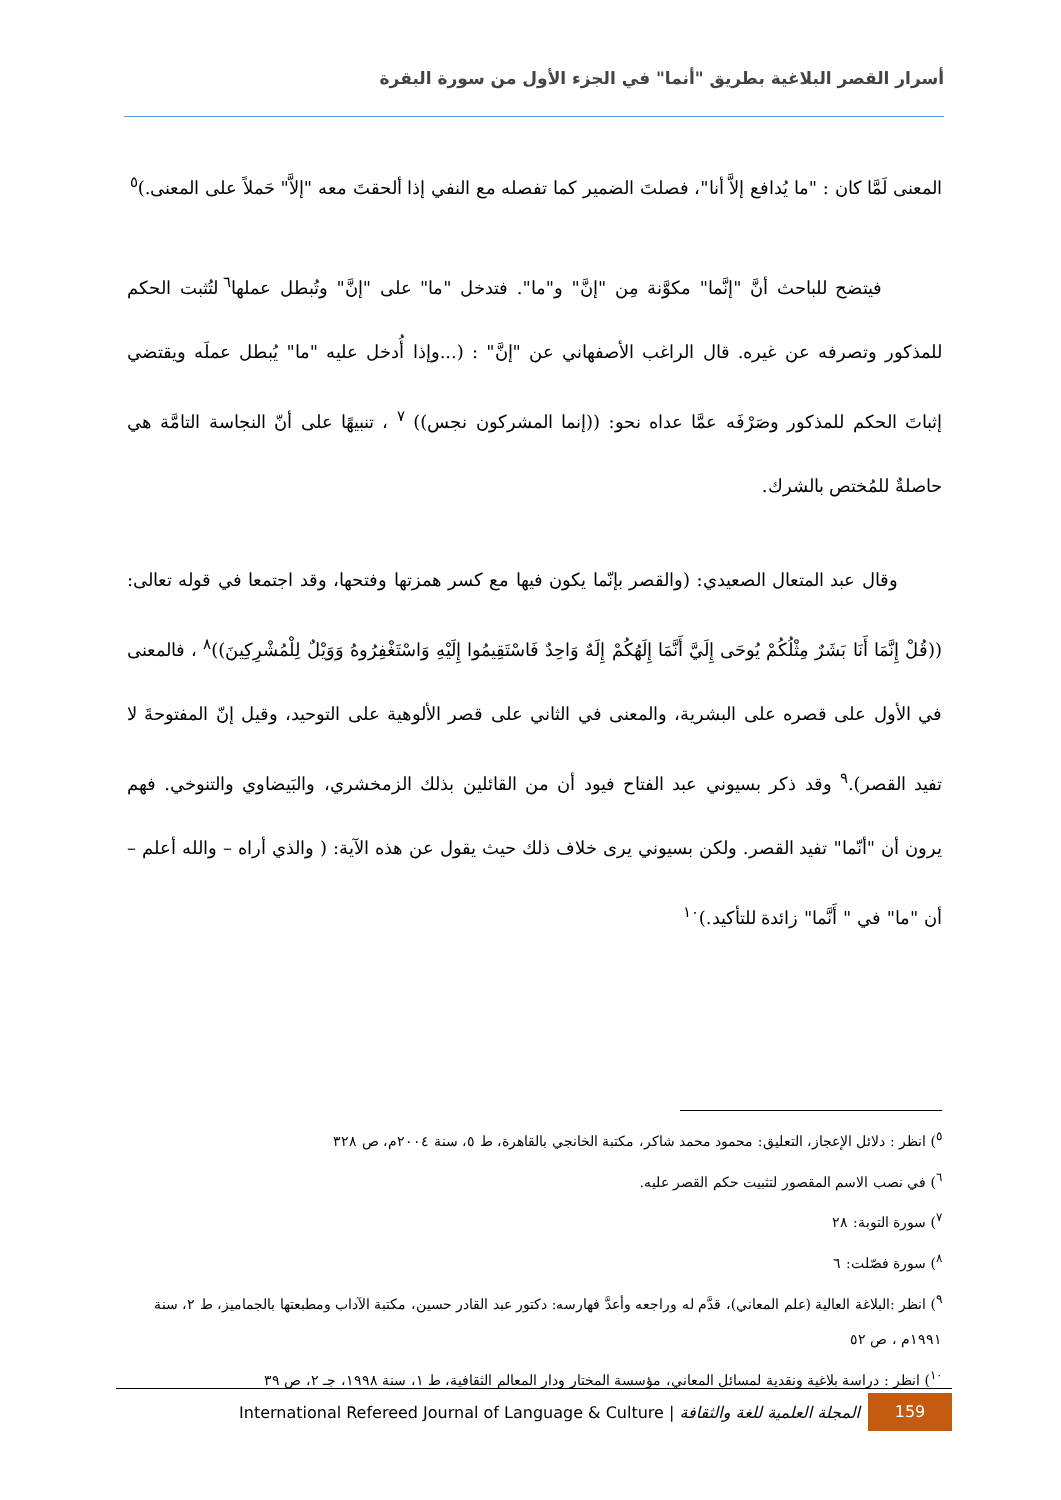أسرار القصر البلاغية بطريق "أنما" في الجزء الأول من سورة البقرة
المعنى لَمَّا كان : "ما يُدافع إلاَّ أنا"، فصلتَ الضمير كما تفصله مع النفي إذا ألحقتَ معه "إلاَّ" حَملاً على المعنى.)<sup>٥</sup>
فيتضح للباحث أنَّ "إنَّما" مكوَّنة مِن "إنَّ" و"ما". فتدخل "ما" على "إنَّ" وتُبطل عملها<sup>٦</sup> لتُثبت الحكم للمذكور وتصرفه عن غيره. قال الراغب الأصفهاني عن "إنَّ" : (...وإذا أُدخل عليه "ما" يُبطل عملَه ويقتضي إثباتَ الحكم للمذكور وصَرْفَه عمَّا عداه نحو: ((إنما المشركون نجس)) <sup>٧</sup> ، تنبيهًا على أنّ النجاسة التامَّة هي حاصلةٌ للمُختص بالشرك.
وقال عبد المتعال الصعيدي: (والقصر بإنّما يكون فيها مع كسر همزتها وفتحها، وقد اجتمعا في قوله تعالى: ((قُلْ إِنَّمَا أَنَا بَشَرٌ مِثْلُكُمْ يُوحَى إِلَيَّ أَنَّمَا إِلَهُكُمْ إِلَهٌ وَاحِدٌ فَاسْتَقِيمُوا إِلَيْهِ وَاسْتَغْفِرُوهُ وَوَيْلٌ لِلْمُشْرِكِينَ))<sup>٨</sup> ، فالمعنى في الأول على قصره على البشرية، والمعنى في الثاني على قصر الألوهية على التوحيد، وقيل إنّ المفتوحةَ لا تفيد القصر).<sup>٩</sup> وقد ذكر بسيوني عبد الفتاح فيود أن من القائلين بذلك الزمخشري، والبَيضاوي والتنوخي. فهم يرون أن "أنّما" تفيد القصر. ولكن بسيوني يرى خلاف ذلك حيث يقول عن هذه الآية: ( والذي أراه – والله أعلم – أن "ما" في " أَنَّما" زائدة للتأكيد.)<sup>١٠</sup>
<sup>٥</sup>) انظر : دلائل الإعجاز، التعليق: محمود محمد شاكر، مكتبة الخانجي بالقاهرة، ط ٥، سنة ٢٠٠٤م، ص ٣٢٨
<sup>٦</sup>) في نصب الاسم المقصور لتثبيت حكم القصر عليه.
<sup>٧</sup>) سورة التوبة: ٢٨
<sup>٨</sup>) سورة فصّلت: ٦
<sup>٩</sup>) انظر :البلاغة العالية (علم المعاني)، قدَّم له وراجعه وأعدَّ فهارسه: دكتور عبد القادر حسين، مكتبة الآداب ومطبعتها بالجماميز، ط ٢، سنة ١٩٩١م ، ص ٥٢
<sup>١٠</sup>) انظر : دراسة بلاغية ونقدية لمسائل المعاني، مؤسسة المختار ودار المعالم الثقافية، ط ١، سنة ١٩٩٨، جـ ٢، ص ٣٩
International Refereed Journal of Language & Culture | المجلة العلمية للغة والثقافة 159